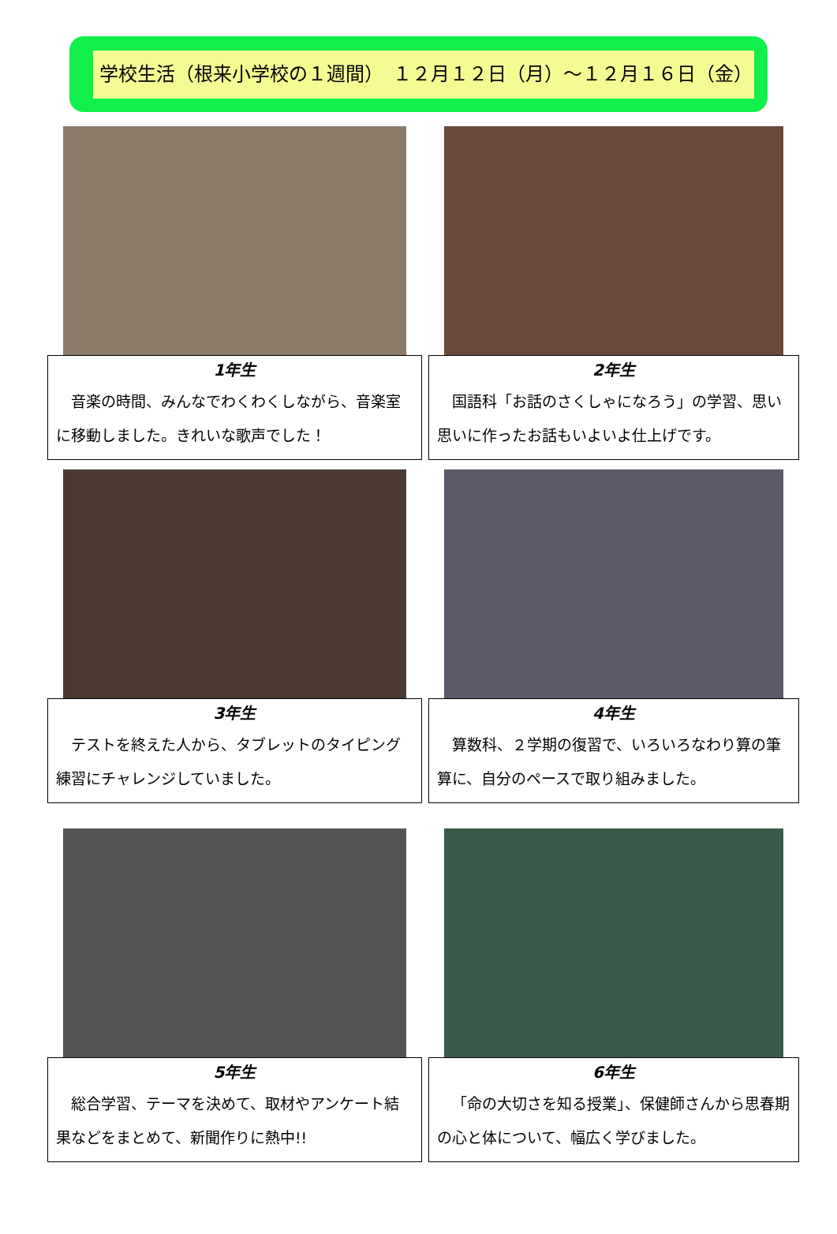学校生活（根来小学校の１週間）　１２月１２日（月）～１２月１６日（金）
1年生
音楽の時間、みんなでわくわくしながら、音楽室に移動しました。きれいな歌声でした！
2年生
国語科「お話のさくしゃになろう」の学習、思い思いに作ったお話もいよいよ仕上げです。
3年生
テストを終えた人から、タブレットのタイピング練習にチャレンジしていました。
4年生
算数科、２学期の復習で、いろいろなわり算の筆算に、自分のペースで取り組みました。
5年生
総合学習、テーマを決めて、取材やアンケート結果などをまとめて、新聞作りに熱中!!
6年生
「命の大切さを知る授業」、保健師さんから思春期の心と体について、幅広く学びました。